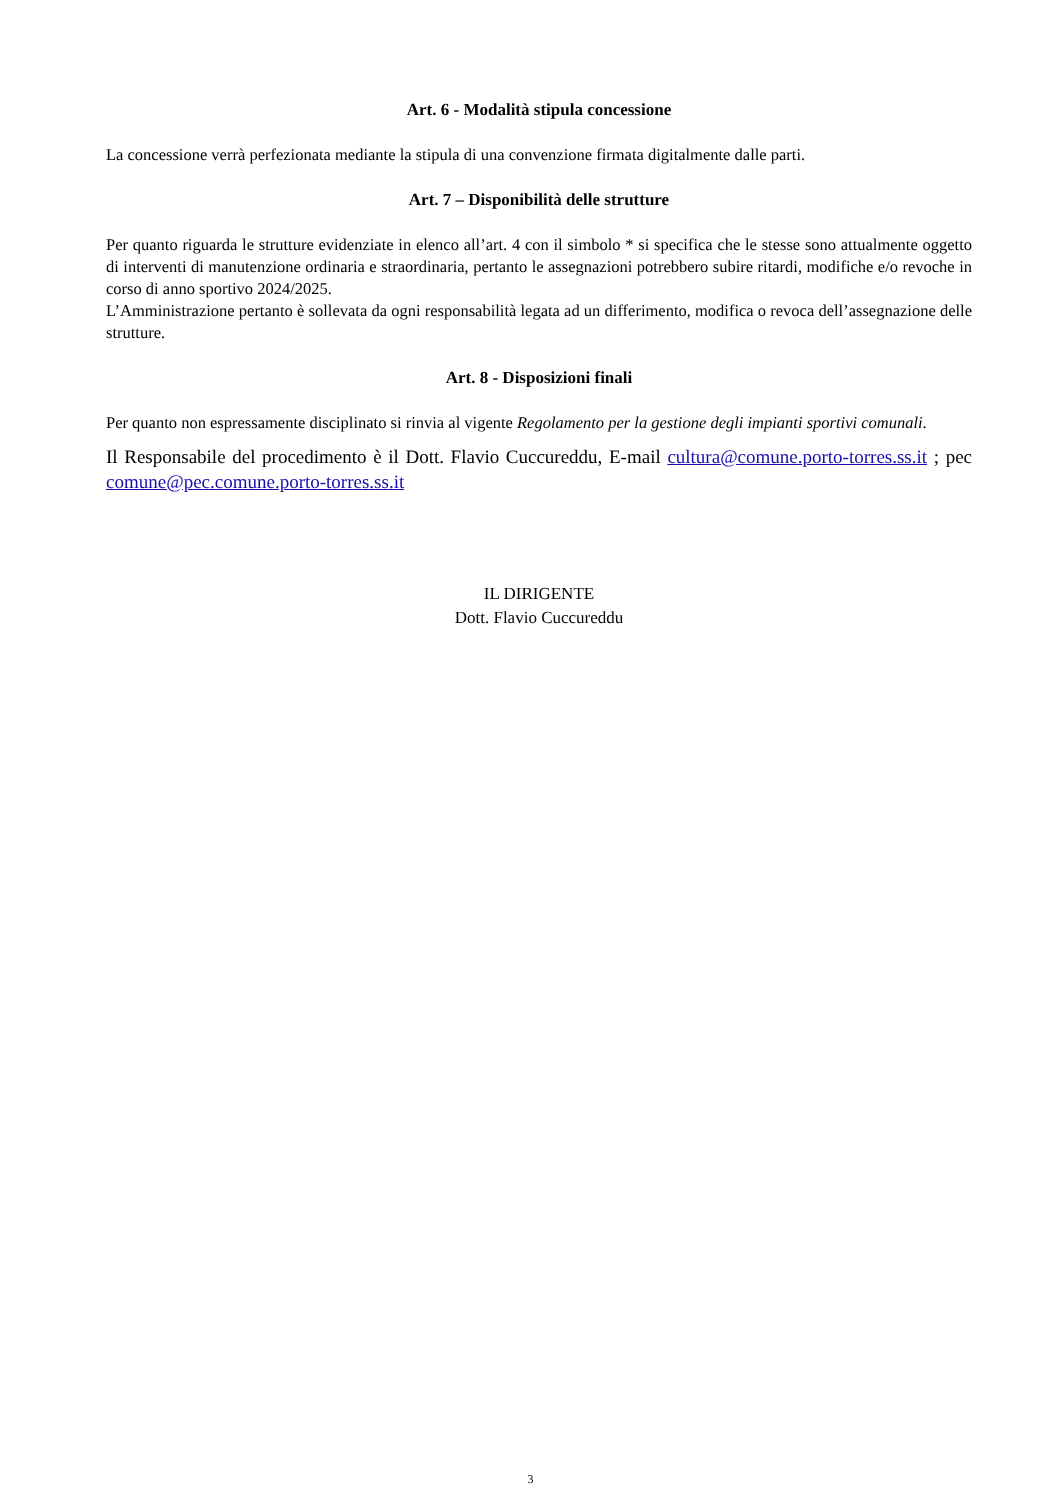Art. 6 - Modalità stipula concessione
La concessione verrà perfezionata mediante la stipula di una convenzione firmata digitalmente dalle parti.
Art. 7 – Disponibilità delle strutture
Per quanto riguarda le strutture evidenziate in elenco all’art. 4 con il simbolo * si specifica che le stesse sono attualmente oggetto di interventi di manutenzione ordinaria e straordinaria, pertanto le assegnazioni potrebbero subire ritardi, modifiche e/o revoche in corso di anno sportivo 2024/2025.
L’Amministrazione pertanto è sollevata da ogni responsabilità legata ad un differimento, modifica o revoca dell’assegnazione delle strutture.
Art. 8 - Disposizioni finali
Per quanto non espressamente disciplinato si rinvia al vigente Regolamento per la gestione degli impianti sportivi comunali.
Il Responsabile del procedimento è il Dott. Flavio Cuccureddu, E-mail cultura@comune.porto-torres.ss.it ; pec comune@pec.comune.porto-torres.ss.it
IL DIRIGENTE
Dott. Flavio Cuccureddu
3